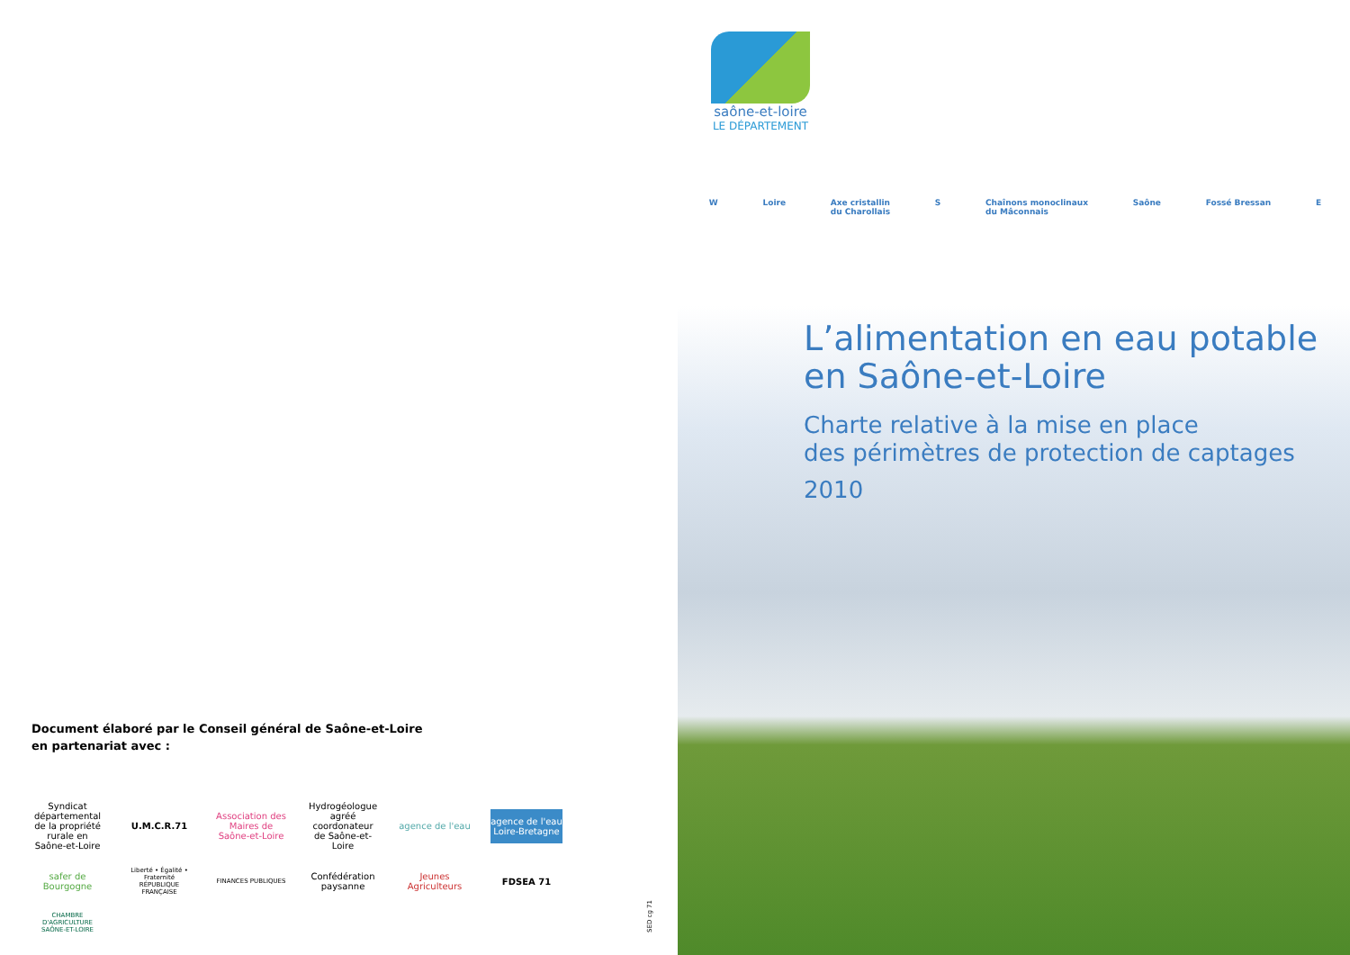Document élaboré par le Conseil général de Saône-et-Loire
en partenariat avec :
Syndicat départemental de la propriété rurale en Saône-et-Loire
U.M.C.R.71
Association des Maires de Saône-et-Loire
Hydrogéologue agréé coordonateur de Saône-et-Loire
agence de l'eau
agence de l'eau Loire-Bretagne
safer de Bourgogne
Liberté • Égalité • Fraternité
RÉPUBLIQUE FRANÇAISE
FINANCES PUBLIQUES
Confédération paysanne
Jeunes Agriculteurs
FDSEA 71
CHAMBRE D'AGRICULTURE SAÔNE-ET-LOIRE
SED cg 71
W Loire Axe cristallin
du Charollais S Chaînons monoclinaux
du Mâconnais Saône Fossé Bressan E
L’alimentation en eau potable
en Saône-et-Loire
Charte relative à la mise en place
des périmètres de protection de captages
2010
saône-et-loire
LE DÉPARTEMENT